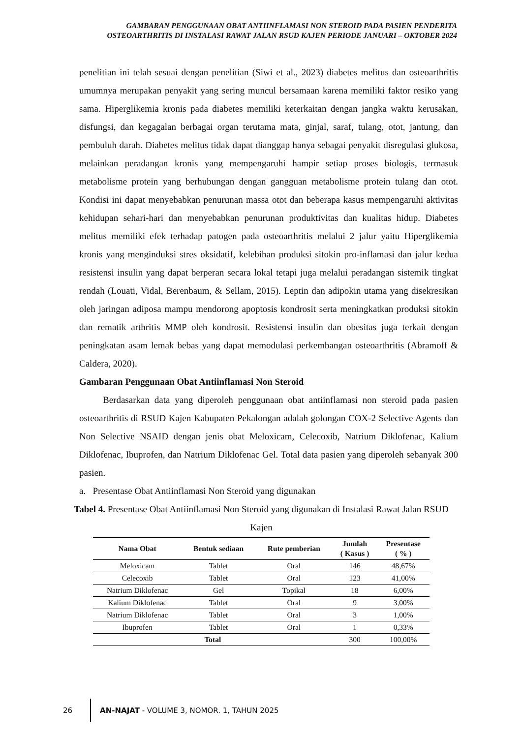GAMBARAN PENGGUNAAN OBAT ANTIINFLAMASI NON STEROID PADA PASIEN PENDERITA OSTEOARTHRITIS DI INSTALASI RAWAT JALAN RSUD KAJEN PERIODE JANUARI – OKTOBER 2024
penelitian ini telah sesuai dengan penelitian (Siwi et al., 2023) diabetes melitus dan osteoarthritis umumnya merupakan penyakit yang sering muncul bersamaan karena memiliki faktor resiko yang sama. Hiperglikemia kronis pada diabetes memiliki keterkaitan dengan jangka waktu kerusakan, disfungsi, dan kegagalan berbagai organ terutama mata, ginjal, saraf, tulang, otot, jantung, dan pembuluh darah. Diabetes melitus tidak dapat dianggap hanya sebagai penyakit disregulasi glukosa, melainkan peradangan kronis yang mempengaruhi hampir setiap proses biologis, termasuk metabolisme protein yang berhubungan dengan gangguan metabolisme protein tulang dan otot. Kondisi ini dapat menyebabkan penurunan massa otot dan beberapa kasus mempengaruhi aktivitas kehidupan sehari-hari dan menyebabkan penurunan produktivitas dan kualitas hidup. Diabetes melitus memiliki efek terhadap patogen pada osteoarthritis melalui 2 jalur yaitu Hiperglikemia kronis yang menginduksi stres oksidatif, kelebihan produksi sitokin pro-inflamasi dan jalur kedua resistensi insulin yang dapat berperan secara lokal tetapi juga melalui peradangan sistemik tingkat rendah (Louati, Vidal, Berenbaum, & Sellam, 2015). Leptin dan adipokin utama yang disekresikan oleh jaringan adiposa mampu mendorong apoptosis kondrosit serta meningkatkan produksi sitokin dan rematik arthritis MMP oleh kondrosit. Resistensi insulin dan obesitas juga terkait dengan peningkatan asam lemak bebas yang dapat memodulasi perkembangan osteoarthritis (Abramoff & Caldera, 2020).
Gambaran Penggunaan Obat Antiinflamasi Non Steroid
Berdasarkan data yang diperoleh penggunaan obat antiinflamasi non steroid pada pasien osteoarthritis di RSUD Kajen Kabupaten Pekalongan adalah golongan COX-2 Selective Agents dan Non Selective NSAID dengan jenis obat Meloxicam, Celecoxib, Natrium Diklofenac, Kalium Diklofenac, Ibuprofen, dan Natrium Diklofenac Gel. Total data pasien yang diperoleh sebanyak 300 pasien.
a. Presentase Obat Antiinflamasi Non Steroid yang digunakan
Tabel 4. Presentase Obat Antiinflamasi Non Steroid yang digunakan di Instalasi Rawat Jalan RSUD Kajen
| Nama Obat | Bentuk sediaan | Rute pemberian | Jumlah ( Kasus ) | Presentase ( % ) |
| --- | --- | --- | --- | --- |
| Meloxicam | Tablet | Oral | 146 | 48,67% |
| Celecoxib | Tablet | Oral | 123 | 41,00% |
| Natrium Diklofenac | Gel | Topikal | 18 | 6,00% |
| Kalium Diklofenac | Tablet | Oral | 9 | 3,00% |
| Natrium Diklofenac | Tablet | Oral | 3 | 1,00% |
| Ibuprofen | Tablet | Oral | 1 | 0,33% |
| Total | | | 300 | 100,00% |
26 AN-NAJAT - VOLUME 3, NOMOR. 1, TAHUN 2025